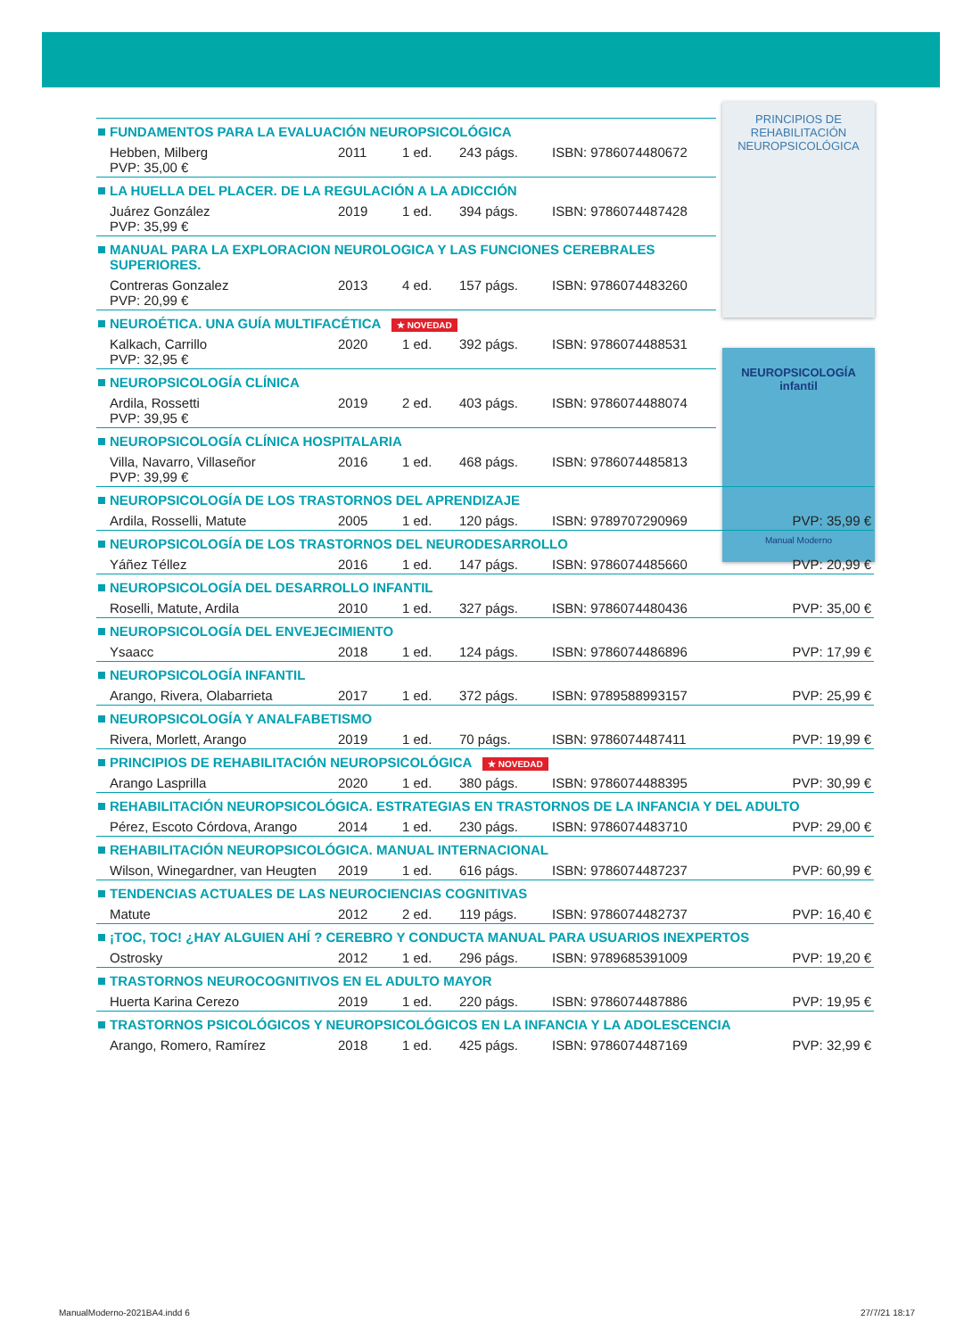PRINCIPIOS DE REHABILITACIÓN NEUROPSICOLÓGICA
NEUROPSICOLOGÍA infantil
Manual Moderno
FUNDAMENTOS PARA LA EVALUACIÓN NEUROPSICOLÓGICA
| Hebben, Milberg PVP: 35,00 € | 2011 | 1 ed. | 243 págs. | ISBN: 9786074480672 |
LA HUELLA DEL PLACER. DE LA REGULACIÓN A LA ADICCIÓN
| Juárez González PVP: 35,99 € | 2019 | 1 ed. | 394 págs. | ISBN: 9786074487428 |
MANUAL PARA LA EXPLORACION NEUROLOGICA Y LAS FUNCIONES CEREBRALES SUPERIORES.
| Contreras Gonzalez PVP: 20,99 € | 2013 | 4 ed. | 157 págs. | ISBN: 9786074483260 |
NEUROÉTICA. UNA GUÍA MULTIFACÉTICA ★ NOVEDAD
| Kalkach, Carrillo PVP: 32,95 € | 2020 | 1 ed. | 392 págs. | ISBN: 9786074488531 |
NEUROPSICOLOGÍA CLÍNICA
| Ardila, Rossetti PVP: 39,95 € | 2019 | 2 ed. | 403 págs. | ISBN: 9786074488074 |
NEUROPSICOLOGÍA CLÍNICA HOSPITALARIA
| Villa, Navarro, Villaseñor PVP: 39,99 € | 2016 | 1 ed. | 468 págs. | ISBN: 9786074485813 |
NEUROPSICOLOGÍA DE LOS TRASTORNOS DEL APRENDIZAJE
| Ardila, Rosselli, Matute | 2005 | 1 ed. | 120 págs. | ISBN: 9789707290969 | PVP: 35,99 € |
NEUROPSICOLOGÍA DE LOS TRASTORNOS DEL NEURODESARROLLO
| Yáñez Téllez | 2016 | 1 ed. | 147 págs. | ISBN: 9786074485660 | PVP: 20,99 € |
NEUROPSICOLOGÍA DEL DESARROLLO INFANTIL
| Roselli, Matute, Ardila | 2010 | 1 ed. | 327 págs. | ISBN: 9786074480436 | PVP: 35,00 € |
NEUROPSICOLOGÍA DEL ENVEJECIMIENTO
| Ysaacc | 2018 | 1 ed. | 124 págs. | ISBN: 9786074486896 | PVP: 17,99 € |
NEUROPSICOLOGÍA INFANTIL
| Arango, Rivera, Olabarrieta | 2017 | 1 ed. | 372 págs. | ISBN: 9789588993157 | PVP: 25,99 € |
NEUROPSICOLOGÍA Y ANALFABETISMO
| Rivera, Morlett, Arango | 2019 | 1 ed. | 70 págs. | ISBN: 9786074487411 | PVP: 19,99 € |
PRINCIPIOS DE REHABILITACIÓN NEUROPSICOLÓGICA ★ NOVEDAD
| Arango Lasprilla | 2020 | 1 ed. | 380 págs. | ISBN: 9786074488395 | PVP: 30,99 € |
REHABILITACIÓN NEUROPSICOLÓGICA. ESTRATEGIAS EN TRASTORNOS DE LA INFANCIA Y DEL ADULTO
| Pérez, Escoto Córdova, Arango | 2014 | 1 ed. | 230 págs. | ISBN: 9786074483710 | PVP: 29,00 € |
REHABILITACIÓN NEUROPSICOLÓGICA. MANUAL INTERNACIONAL
| Wilson, Winegardner, van Heugten | 2019 | 1 ed. | 616 págs. | ISBN: 9786074487237 | PVP: 60,99 € |
TENDENCIAS ACTUALES DE LAS NEUROCIENCIAS COGNITIVAS
| Matute | 2012 | 2 ed. | 119 págs. | ISBN: 9786074482737 | PVP: 16,40 € |
¡TOC, TOC! ¿HAY ALGUIEN AHÍ ? CEREBRO Y CONDUCTA MANUAL PARA USUARIOS INEXPERTOS
| Ostrosky | 2012 | 1 ed. | 296 págs. | ISBN: 9789685391009 | PVP: 19,20 € |
TRASTORNOS NEUROCOGNITIVOS EN EL ADULTO MAYOR
| Huerta Karina Cerezo | 2019 | 1 ed. | 220 págs. | ISBN: 9786074487886 | PVP: 19,95 € |
TRASTORNOS PSICOLÓGICOS Y NEUROPSICOLÓGICOS EN LA INFANCIA Y LA ADOLESCENCIA
| Arango, Romero, Ramírez | 2018 | 1 ed. | 425 págs. | ISBN: 9786074487169 | PVP: 32,99 € |
ManualModerno-2021BA4.indd 6 27/7/21 18:17